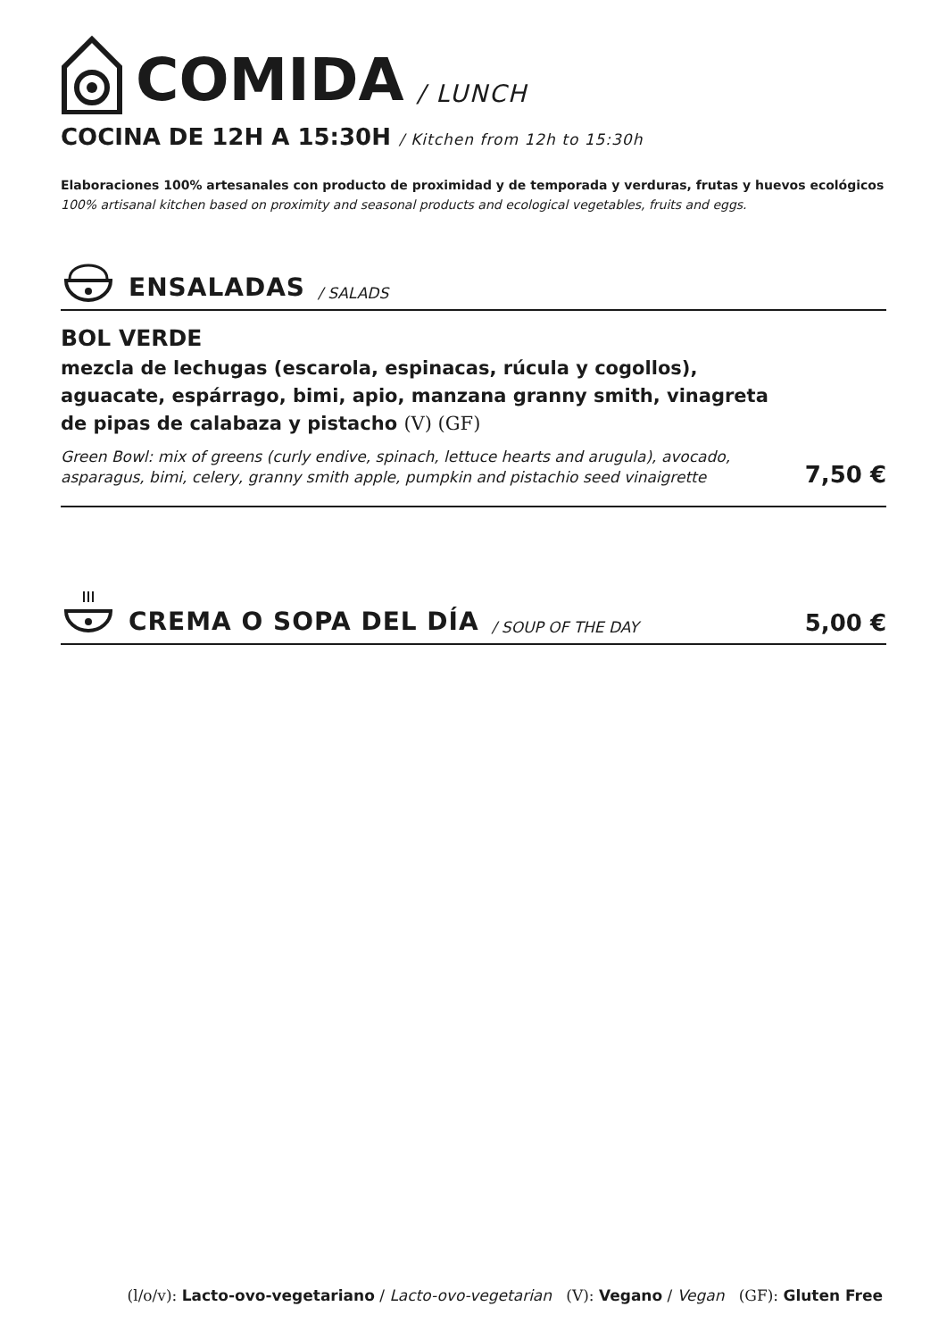COMIDA / LUNCH
COCINA DE 12H A 15:30H / Kitchen from 12h to 15:30h
Elaboraciones 100% artesanales con producto de proximidad y de temporada y verduras, frutas y huevos ecológicos
100% artisanal kitchen based on proximity and seasonal products and ecological vegetables, fruits and eggs.
ENSALADAS / SALADS
BOL VERDE
mezcla de lechugas (escarola, espinacas, rúcula y cogollos),
aguacate, espárrago, bimi, apio, manzana granny smith, vinagreta
de pipas de calabaza y pistacho (V) (GF)
Green Bowl: mix of greens (curly endive, spinach, lettuce hearts and arugula), avocado, asparagus, bimi, celery, granny smith apple, pumpkin and pistachio seed vinaigrette 7,50 €
CREMA O SOPA DEL DÍA / SOUP OF THE DAY 5,00 €
(l/o/v): Lacto-ovo-vegetariano / Lacto-ovo-vegetarian (V): Vegano / Vegan (GF): Gluten Free